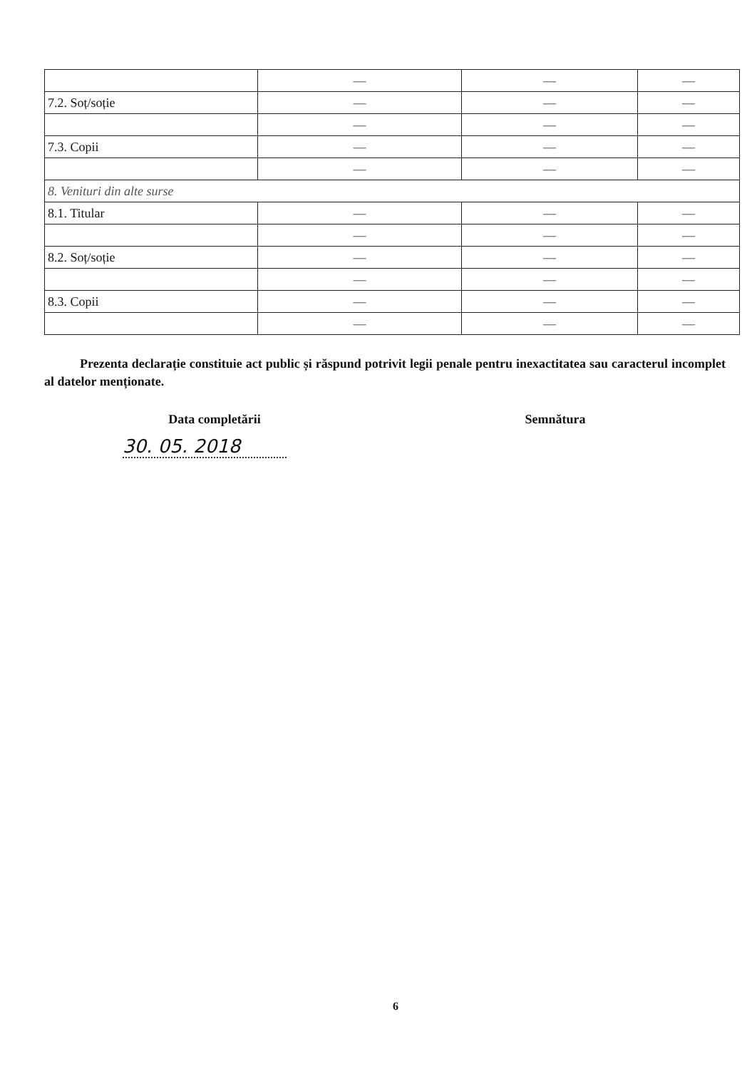| | — | — | — |
| 7.2. Soț/soție | — | — | — |
| | — | — | — |
| 7.3. Copii | — | — | — |
| | — | — | — |
| 8. Venituri din alte surse | | | |
| 8.1. Titular | — | — | — |
| | — | — | — |
| 8.2. Soț/soție | — | — | — |
| | — | — | — |
| 8.3. Copii | — | — | — |
| | — | — | — |
Prezenta declarație constituie act public și răspund potrivit legii penale pentru inexactitatea sau caracterul incomplet al datelor menționate.
Data completării Semnătura
30. 05. 2018
6